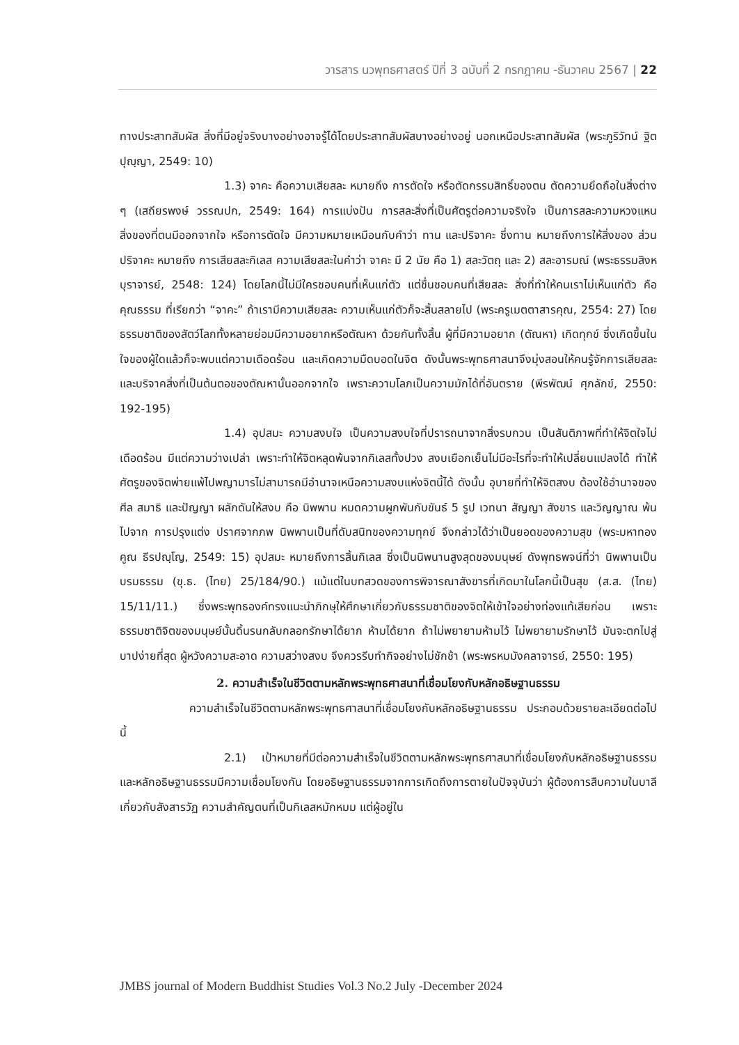วารสาร นวพุทธศาสตร์ ปีที่ 3 ฉบับที่ 2 กรกฎาคม -ธันวาคม 2567 | 22
ทางประสาทสัมผัส สิ่งที่มีอยู่จริงบางอย่างอาจรู้ได้โดยประสาทสัมผัสบางอย่างอยู่ นอกเหนือประสาทสัมผัส (พระภูริวัทน์ ฐิตปุญฺญา, 2549: 10)
1.3) จาคะ คือความเสียสละ หมายถึง การตัดใจ หรือตัดกรรมสิทธิ์ของตน ตัดความยึดถือในสิ่งต่าง ๆ (เสถียรพงษ์ วรรณปก, 2549: 164) การแบ่งปัน การสละสิ่งที่เป็นศัตรูต่อความจริงใจ เป็นการสละความหวงแหนสิ่งของที่ตนมีออกจากใจ หรือการตัดใจ มีความหมายเหมือนกับคำว่า ทาน และปริจาคะ ซึ่งทาน หมายถึงการให้สิ่งของ ส่วนปริจาคะ หมายถึง การเสียสละกิเลส ความเสียสละในคำว่า จาคะ มี 2 นัย คือ 1) สละวัตถุ และ 2) สละอารมณ์ (พระธรรมสิงหบุราจารย์, 2548: 124) โดยโลกนี้ไม่มีใครชอบคนที่เห็นแก่ตัว แต่ชื่นชอบคนที่เสียสละ สิ่งที่ทำให้คนเราไม่เห็นแก่ตัว คือ คุณธรรม ที่เรียกว่า “จาคะ” ถ้าเรามีความเสียสละ ความเห็นแก่ตัวก็จะสิ้นสลายไป (พระครูเมตตาสารคุณ, 2554: 27) โดยธรรมชาติของสัตว์โลกทั้งหลายย่อมมีความอยากหรือตัณหา ด้วยกันทั้งสิ้น ผู้ที่มีความอยาก (ตัณหา) เกิดทุกข์ ซึ่งเกิดขึ้นในใจของผู้ใดแล้วก็จะพบแต่ความเดือดร้อน และเกิดความมืดบอดในจิต ดังนั้นพระพุทธศาสนาจึงมุ่งสอนให้คนรู้จักการเสียสละ และบริจาคสิ่งที่เป็นต้นตอของตัณหานั้นออกจากใจ เพราะความโลภเป็นความมักได้ที่อันตราย (พีรพัฒน์ ศุภลักข์, 2550: 192-195)
1.4) อุปสมะ ความสงบใจ เป็นความสงบใจที่ปรารถนาจากสิ่งรบกวน เป็นสันติภาพที่ทำให้จิตใจไม่เดือดร้อน มีแต่ความว่างเปล่า เพราะทำให้จิตหลุดพ้นจากกิเลสทั้งปวง สงบเยือกเย็นไม่มีอะไรที่จะทำให้เปลี่ยนแปลงได้ ทำให้ศัตรูของจิตพ่ายแพ้ไปพญามารไม่สามารถมีอำนาจเหนือความสงบแห่งจิตนี้ได้ ดังนั้น อุบายที่ทำให้จิตสงบ ต้องใช้อำนาจของศีล สมาธิ และปัญญา ผลักดันให้สงบ คือ นิพพาน หมดความผูกพันกับขันธ์ 5 รูป เวทนา สัญญา สังขาร และวิญญาณ พ้นไปจาก การปรุงแต่ง ปราศจากภพ นิพพานเป็นที่ดับสนิทของความทุกข์ จึงกล่าวได้ว่าเป็นยอดของความสุข (พระมหาทองคูณ ธีรปญฺโญ, 2549: 15) อุปสมะ หมายถึงการสิ้นกิเลส ซึ่งเป็นนิพนานสูงสุดของมนุษย์ ดังพุทธพจน์ที่ว่า นิพพานเป็นบรมธรรม (ขุ.ธ. (ไทย) 25/184/90.) แม้แต่ในบทสวดของการพิจารณาสังขารที่เกิดมาในโลกนี้เป็นสุข (ส.ส. (ไทย) 15/11/11.) ซึ่งพระพุทธองค์ทรงแนะนำภิกษุให้ศึกษาเกี่ยวกับธรรมชาติของจิตให้เข้าใจอย่างท่องแท้เสียก่อน เพราะธรรมชาติจิตของมนุษย์นั้นดิ้นรนกลับกลอกรักษาได้ยาก ห้ามได้ยาก ถ้าไม่พยายามห้ามไว้ ไม่พยายามรักษาไว้ มันจะตกไปสู่บาปง่ายที่สุด ผู้หวังความสะอาด ความสว่างสงบ จึงควรรีบทำกิจอย่างไม่ชักช้า (พระพรหมมังคลาจารย์, 2550: 195)
2. ความสำเร็จในชีวิตตามหลักพระพุทธศาสนาที่เชื่อมโยงกับหลักอธิษฐานธรรม
ความสำเร็จในชีวิตตามหลักพระพุทธศาสนาที่เชื่อมโยงกับหลักอธิษฐานธรรม ประกอบด้วยรายละเอียดต่อไปนี้
2.1) เป้าหมายที่มีต่อความสำเร็จในชีวิตตามหลักพระพุทธศาสนาที่เชื่อมโยงกับหลักอธิษฐานธรรม และหลักอธิษฐานธรรมมีความเชื่อมโยงกัน โดยอธิษฐานธรรมจากการเกิดถึงการตายในปัจจุบันว่า ผู้ต้องการสืบความในบาลีเกี่ยวกับสังสารวัฏ ความสำคัญตนที่เป็นกิเลสหมักหมม แต่ผู้อยู่ใน
JMBS journal of Modern Buddhist Studies Vol.3 No.2 July -December 2024